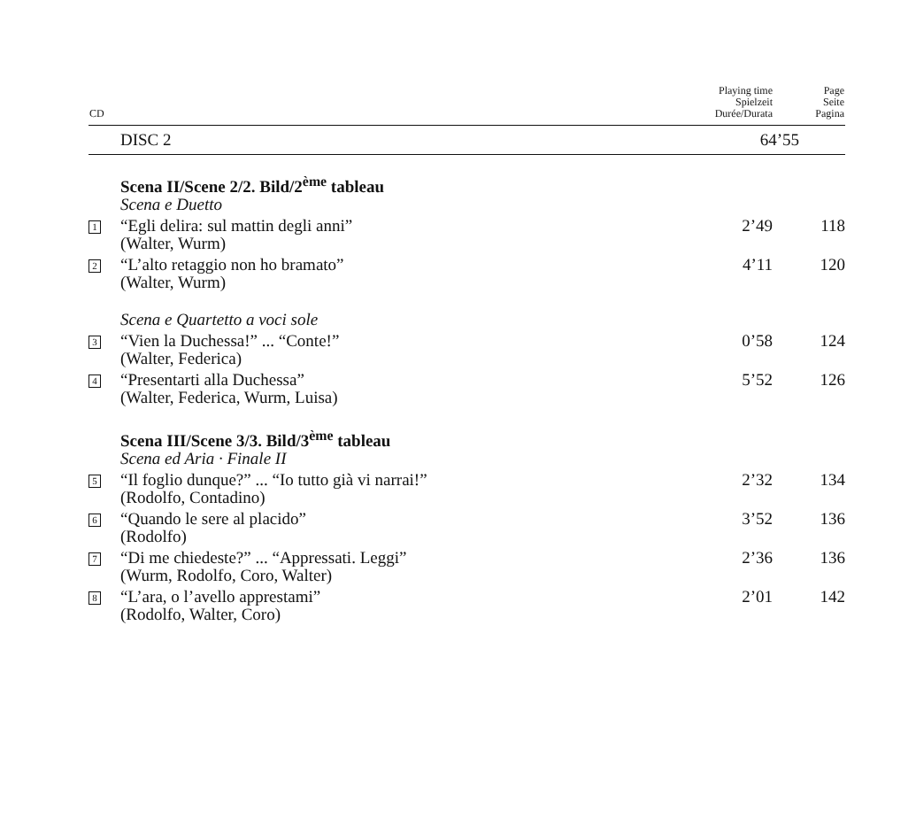| CD | | Playing time Spielzeit Durée/Durata | Page Seite Pagina |
| --- | --- | --- | --- |
| | DISC 2 | 64’55 | |
| | Scena II/Scene 2/2. Bild/2<sup>ème</sup> tableau Scena e Duetto | | |
| 1 | “Egli delira: sul mattin degli anni” (Walter, Wurm) | 2’49 | 118 |
| 2 | “L’alto retaggio non ho bramato” (Walter, Wurm) | 4’11 | 120 |
| | Scena e Quartetto a voci sole | | |
| 3 | “Vien la Duchessa!” ... “Conte!” (Walter, Federica) | 0’58 | 124 |
| 4 | “Presentarti alla Duchessa” (Walter, Federica, Wurm, Luisa) | 5’52 | 126 |
| | Scena III/Scene 3/3. Bild/3<sup>ème</sup> tableau Scena ed Aria · Finale II | | |
| 5 | “Il foglio dunque?” ... “Io tutto già vi narrai!” (Rodolfo, Contadino) | 2’32 | 134 |
| 6 | “Quando le sere al placido” (Rodolfo) | 3’52 | 136 |
| 7 | “Di me chiedeste?” ... “Appressati. Leggi” (Wurm, Rodolfo, Coro, Walter) | 2’36 | 136 |
| 8 | “L’ara, o l’avello apprestami” (Rodolfo, Walter, Coro) | 2’01 | 142 |